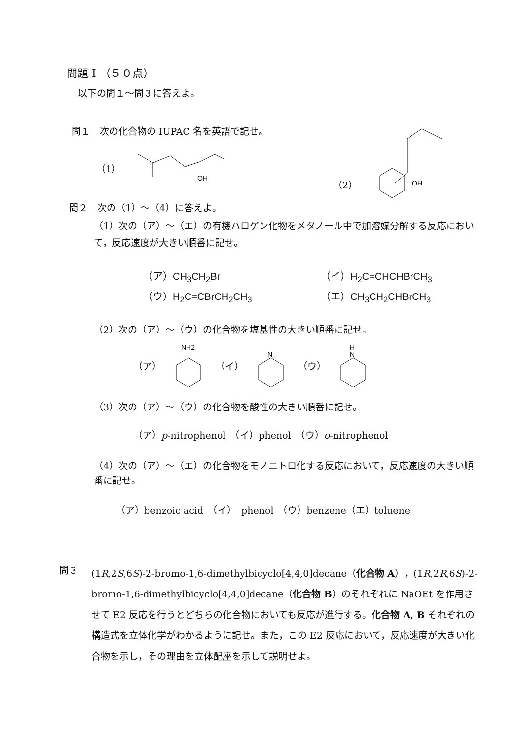問題 I （５０点）
以下の問１～問３に答えよ。
問１　次の化合物の IUPAC 名を英語で記せ。
（1）
OH
（2）
OH
問２　次の（1）～（4）に答えよ。
（1）次の（ア）～（エ）の有機ハロゲン化物をメタノール中で加溶媒分解する反応において，反応速度が大きい順番に記せ。
（ア）CH<sub>3</sub>CH<sub>2</sub>Br （イ）H<sub>2</sub>C=CHCHBrCH<sub>3</sub> （ウ）H<sub>2</sub>C=CBrCH<sub>2</sub>CH<sub>3</sub> （エ）CH<sub>3</sub>CH<sub>2</sub>CHBrCH<sub>3</sub>
（2）次の（ア）～（ウ）の化合物を塩基性の大きい順番に記せ。
（ア）
NH2
（イ）
N
（ウ）
H
N
（3）次の（ア）～（ウ）の化合物を酸性の大きい順番に記せ。
（ア）p-nitrophenol　（イ）phenol　（ウ）o-nitrophenol
（4）次の（ア）～（エ）の化合物をモノニトロ化する反応において，反応速度の大きい順番に記せ。
（ア）benzoic acid　（イ）　phenol　（ウ）benzene（エ）toluene
問３
(1R,2S,6S)-2-bromo-1,6-dimethylbicyclo[4,4,0]decane（化合物 A），(1R,2R,6S)-2-bromo-1,6-dimethylbicyclo[4,4,0]decane（化合物 B）のそれぞれに NaOEt を作用させて E2 反応を行うとどちらの化合物においても反応が進行する。化合物 A, B それぞれの構造式を立体化学がわかるように記せ。また，この E2 反応において，反応速度が大きい化合物を示し，その理由を立体配座を示して説明せよ。